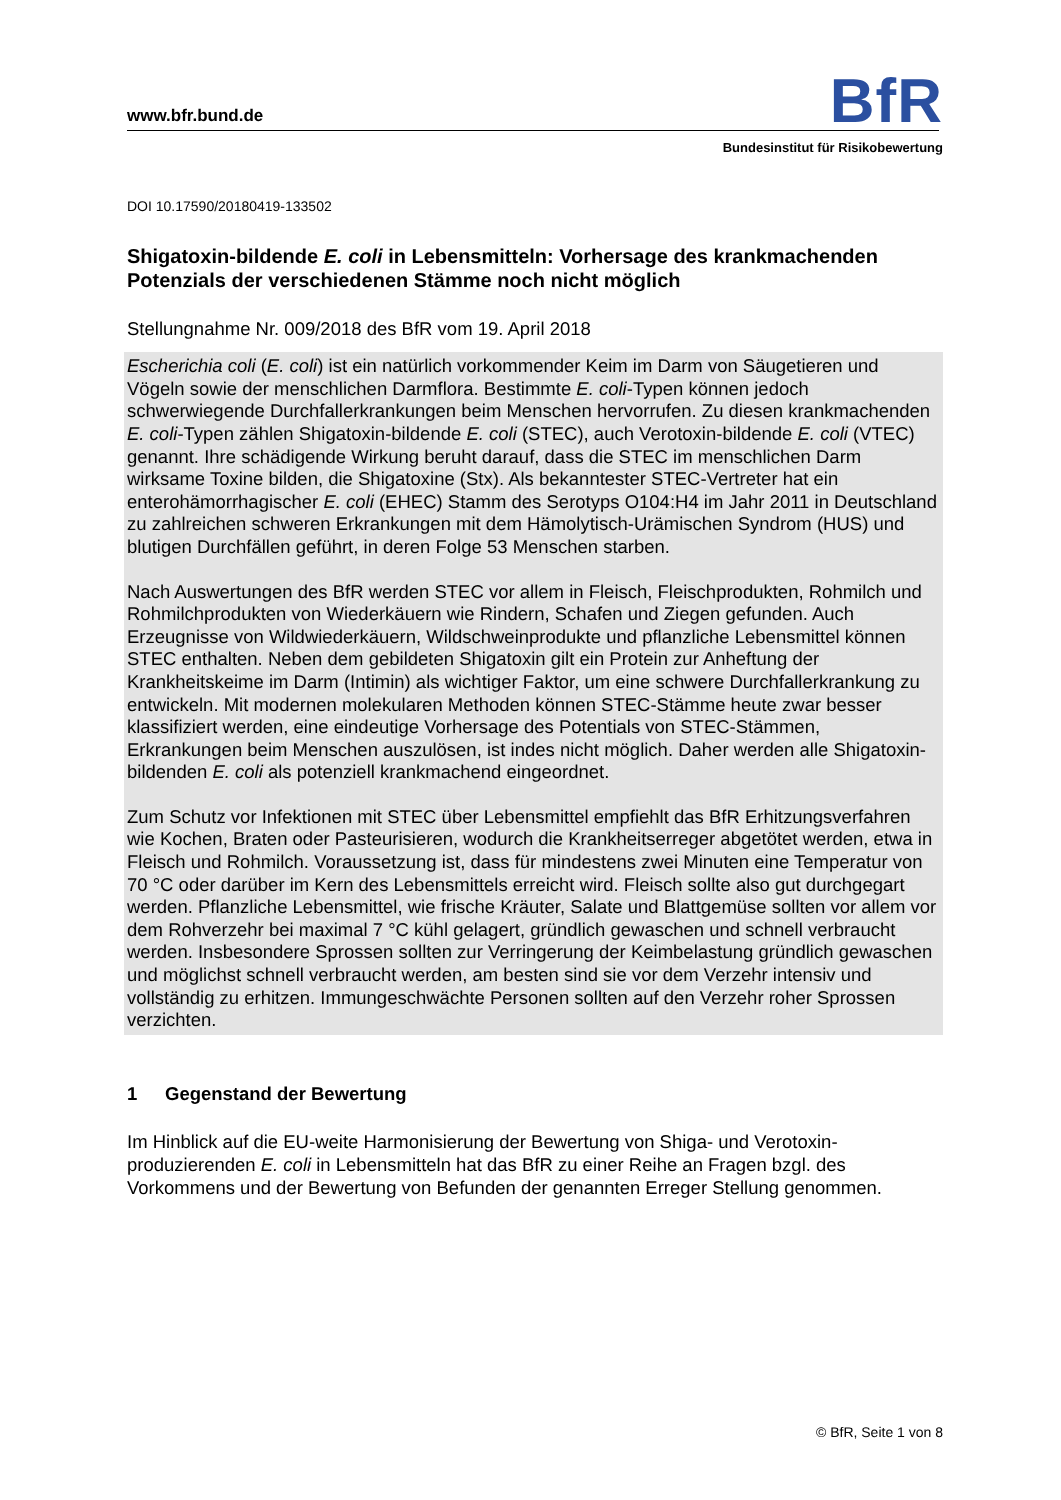www.bfr.bund.de BfR
Bundesinstitut für Risikobewertung
DOI 10.17590/20180419-133502
Shigatoxin-bildende E. coli in Lebensmitteln: Vorhersage des krankmachenden Potenzials der verschiedenen Stämme noch nicht möglich
Stellungnahme Nr. 009/2018 des BfR vom 19. April 2018
Escherichia coli (E. coli) ist ein natürlich vorkommender Keim im Darm von Säugetieren und Vögeln sowie der menschlichen Darmflora. Bestimmte E. coli-Typen können jedoch schwerwiegende Durchfallerkrankungen beim Menschen hervorrufen. Zu diesen krankmachenden E. coli-Typen zählen Shigatoxin-bildende E. coli (STEC), auch Verotoxin-bildende E. coli (VTEC) genannt. Ihre schädigende Wirkung beruht darauf, dass die STEC im menschlichen Darm wirksame Toxine bilden, die Shigatoxine (Stx). Als bekanntester STEC-Vertreter hat ein enterohämorrhagischer E. coli (EHEC) Stamm des Serotyps O104:H4 im Jahr 2011 in Deutschland zu zahlreichen schweren Erkrankungen mit dem Hämolytisch-Urämischen Syndrom (HUS) und blutigen Durchfällen geführt, in deren Folge 53 Menschen starben.
Nach Auswertungen des BfR werden STEC vor allem in Fleisch, Fleischprodukten, Rohmilch und Rohmilchprodukten von Wiederkäuern wie Rindern, Schafen und Ziegen gefunden. Auch Erzeugnisse von Wildwiederkäuern, Wildschweinprodukte und pflanzliche Lebensmittel können STEC enthalten. Neben dem gebildeten Shigatoxin gilt ein Protein zur Anheftung der Krankheitskeime im Darm (Intimin) als wichtiger Faktor, um eine schwere Durchfallerkrankung zu entwickeln. Mit modernen molekularen Methoden können STEC-Stämme heute zwar besser klassifiziert werden, eine eindeutige Vorhersage des Potentials von STEC-Stämmen, Erkrankungen beim Menschen auszulösen, ist indes nicht möglich. Daher werden alle Shigatoxin-bildenden E. coli als potenziell krankmachend eingeordnet.
Zum Schutz vor Infektionen mit STEC über Lebensmittel empfiehlt das BfR Erhitzungsverfahren wie Kochen, Braten oder Pasteurisieren, wodurch die Krankheitserreger abgetötet werden, etwa in Fleisch und Rohmilch. Voraussetzung ist, dass für mindestens zwei Minuten eine Temperatur von 70 °C oder darüber im Kern des Lebensmittels erreicht wird. Fleisch sollte also gut durchgegart werden. Pflanzliche Lebensmittel, wie frische Kräuter, Salate und Blattgemüse sollten vor allem vor dem Rohverzehr bei maximal 7 °C kühl gelagert, gründlich gewaschen und schnell verbraucht werden. Insbesondere Sprossen sollten zur Verringerung der Keimbelastung gründlich gewaschen und möglichst schnell verbraucht werden, am besten sind sie vor dem Verzehr intensiv und vollständig zu erhitzen. Immungeschwächte Personen sollten auf den Verzehr roher Sprossen verzichten.
1 Gegenstand der Bewertung
Im Hinblick auf die EU-weite Harmonisierung der Bewertung von Shiga- und Verotoxin-produzierenden E. coli in Lebensmitteln hat das BfR zu einer Reihe an Fragen bzgl. des Vorkommens und der Bewertung von Befunden der genannten Erreger Stellung genommen.
© BfR, Seite 1 von 8